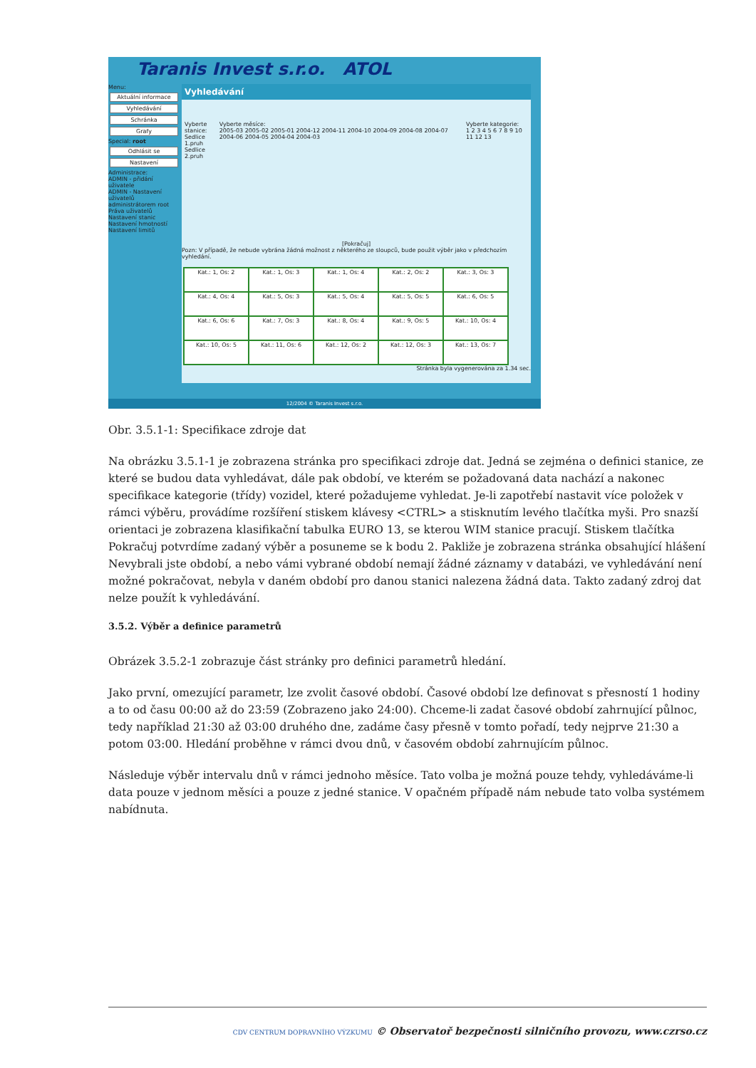Taranis Invest s.r.o. ATOL
Menu:
Aktuální informace
Vyhledávání
Schránka
Grafy
Special: root
Odhlásit se
Nastavení
Administrace:
ADMIN - přidání uživatele
ADMIN - Nastavení uživatelů administrátorem root
Práva uživatelů
Nastavení stanic
Nastavení hmotností
Nastavení limitů
Vyhledávání
Vyberte stanice:
Sedlice 1.pruh
Sedlice 2.pruh
Vyberte měsíce:
2005-03 2005-02 2005-01 2004-12 2004-11 2004-10 2004-09 2004-08 2004-07 2004-06 2004-05 2004-04 2004-03
Vyberte kategorie:
1 2 3 4 5 6 7 8 9 10 11 12 13
[Pokračuj]
Pozn: V případě, že nebude vybrána žádná možnost z některého ze sloupců, bude použit výběr jako v předchozím vyhledání.
| Kat.: 1, Os: 2 | Kat.: 1, Os: 3 | Kat.: 1, Os: 4 | Kat.: 2, Os: 2 | Kat.: 3, Os: 3 |
| Kat.: 4, Os: 4 | Kat.: 5, Os: 3 | Kat.: 5, Os: 4 | Kat.: 5, Os: 5 | Kat.: 6, Os: 5 |
| Kat.: 6, Os: 6 | Kat.: 7, Os: 3 | Kat.: 8, Os: 4 | Kat.: 9, Os: 5 | Kat.: 10, Os: 4 |
| Kat.: 10, Os: 5 | Kat.: 11, Os: 6 | Kat.: 12, Os: 2 | Kat.: 12, Os: 3 | Kat.: 13, Os: 7 |
Stránka byla vygenerována za 1.34 sec.
12/2004 © Taranis Invest s.r.o.
Obr. 3.5.1-1: Specifikace zdroje dat
Na obrázku 3.5.1-1 je zobrazena stránka pro specifikaci zdroje dat. Jedná se zejména o definici stanice, ze které se budou data vyhledávat, dále pak období, ve kterém se požadovaná data nachází a nakonec specifikace kategorie (třídy) vozidel, které požadujeme vyhledat. Je-li zapotřebí nastavit více položek v rámci výběru, provádíme rozšíření stiskem klávesy <CTRL> a stisknutím levého tlačítka myši. Pro snazší orientaci je zobrazena klasifikační tabulka EURO 13, se kterou WIM stanice pracují. Stiskem tlačítka Pokračuj potvrdíme zadaný výběr a posuneme se k bodu 2. Pakliže je zobrazena stránka obsahující hlášení Nevybrali jste období, a nebo vámi vybrané období nemají žádné záznamy v databázi, ve vyhledávání není možné pokračovat, nebyla v daném období pro danou stanici nalezena žádná data. Takto zadaný zdroj dat nelze použít k vyhledávání.
3.5.2. Výběr a definice parametrů
Obrázek 3.5.2-1 zobrazuje část stránky pro definici parametrů hledání.
Jako první, omezující parametr, lze zvolit časové období. Časové období lze definovat s přesností 1 hodiny a to od času 00:00 až do 23:59 (Zobrazeno jako 24:00). Chceme-li zadat časové období zahrnující půlnoc, tedy například 21:30 až 03:00 druhého dne, zadáme časy přesně v tomto pořadí, tedy nejprve 21:30 a potom 03:00. Hledání proběhne v rámci dvou dnů, v časovém období zahrnujícím půlnoc.
Následuje výběr intervalu dnů v rámci jednoho měsíce. Tato volba je možná pouze tehdy, vyhledáváme-li data pouze v jednom měsíci a pouze z jedné stanice. V opačném případě nám nebude tato volba systémem nabídnuta.
CDV CENTRUM DOPRAVNÍHO VÝZKUMU © Observatoř bezpečnosti silničního provozu, www.czrso.cz